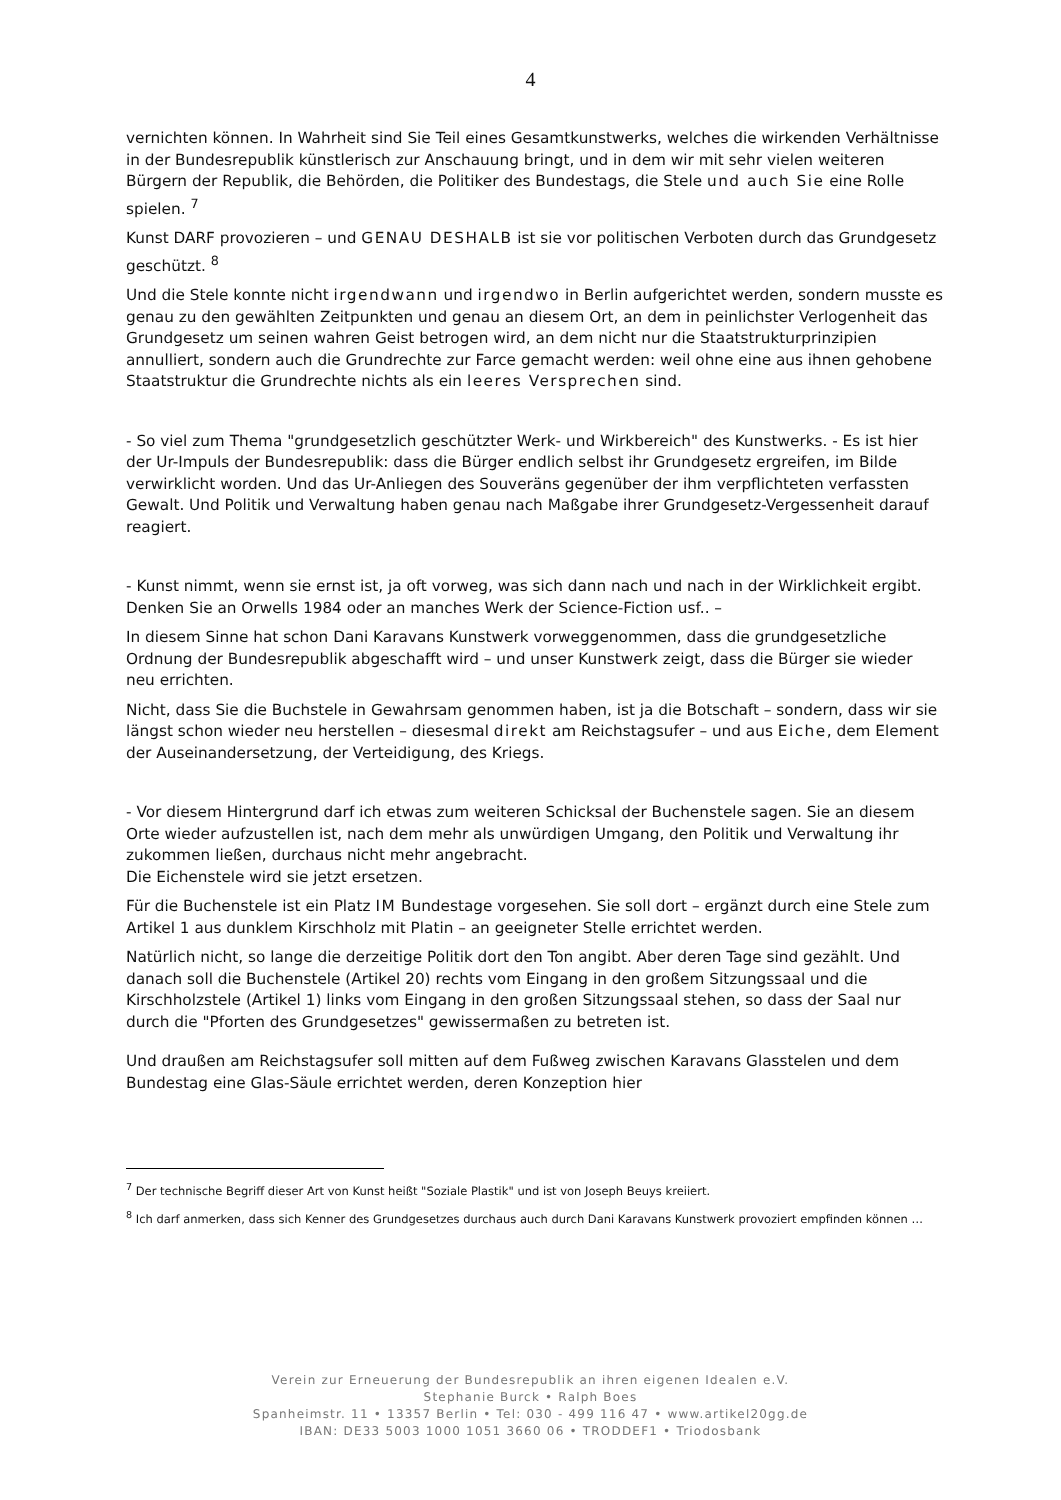4
vernichten können. In Wahrheit sind Sie Teil eines Gesamtkunstwerks, welches die wirkenden Verhältnisse in der Bundesrepublik künstlerisch zur Anschauung bringt, und in dem wir mit sehr vielen weiteren Bürgern der Republik, die Behörden, die Politiker des Bundestags, die Stele und auch Sie eine Rolle spielen. <sup>7</sup>
Kunst DARF provozieren – und GENAU DESHALB ist sie vor politischen Verboten durch das Grundgesetz geschützt. <sup>8</sup>
Und die Stele konnte nicht irgendwann und irgendwo in Berlin aufgerichtet werden, sondern musste es genau zu den gewählten Zeitpunkten und genau an diesem Ort, an dem in peinlichster Verlogenheit das Grundgesetz um seinen wahren Geist betrogen wird, an dem nicht nur die Staatstrukturprinzipien annulliert, sondern auch die Grundrechte zur Farce gemacht werden: weil ohne eine aus ihnen gehobene Staatstruktur die Grundrechte nichts als ein leeres Versprechen sind.
- So viel zum Thema "grundgesetzlich geschützter Werk- und Wirkbereich" des Kunstwerks. - Es ist hier der Ur-Impuls der Bundesrepublik: dass die Bürger endlich selbst ihr Grundgesetz ergreifen, im Bilde verwirklicht worden. Und das Ur-Anliegen des Souveräns gegenüber der ihm verpflichteten verfassten Gewalt. Und Politik und Verwaltung haben genau nach Maßgabe ihrer Grundgesetz-Vergessenheit darauf reagiert.
- Kunst nimmt, wenn sie ernst ist, ja oft vorweg, was sich dann nach und nach in der Wirklichkeit ergibt. Denken Sie an Orwells 1984 oder an manches Werk der Science-Fiction usf.. –
In diesem Sinne hat schon Dani Karavans Kunstwerk vorweggenommen, dass die grundgesetzliche Ordnung der Bundesrepublik abgeschafft wird – und unser Kunstwerk zeigt, dass die Bürger sie wieder neu errichten.
Nicht, dass Sie die Buchstele in Gewahrsam genommen haben, ist ja die Botschaft – sondern, dass wir sie längst schon wieder neu herstellen – diesesmal direkt am Reichstagsufer – und aus Eiche, dem Element der Auseinandersetzung, der Verteidigung, des Kriegs.
- Vor diesem Hintergrund darf ich etwas zum weiteren Schicksal der Buchenstele sagen. Sie an diesem Orte wieder aufzustellen ist, nach dem mehr als unwürdigen Umgang, den Politik und Verwaltung ihr zukommen ließen, durchaus nicht mehr angebracht.
Die Eichenstele wird sie jetzt ersetzen.
Für die Buchenstele ist ein Platz IM Bundestage vorgesehen. Sie soll dort – ergänzt durch eine Stele zum Artikel 1 aus dunklem Kirschholz mit Platin – an geeigneter Stelle errichtet werden.
Natürlich nicht, so lange die derzeitige Politik dort den Ton angibt. Aber deren Tage sind gezählt. Und danach soll die Buchenstele (Artikel 20) rechts vom Eingang in den großem Sitzungssaal und die Kirschholzstele (Artikel 1) links vom Eingang in den großen Sitzungssaal stehen, so dass der Saal nur durch die "Pforten des Grundgesetzes" gewissermaßen zu betreten ist.
Und draußen am Reichstagsufer soll mitten auf dem Fußweg zwischen Karavans Glasstelen und dem Bundestag eine Glas-Säule errichtet werden, deren Konzeption hier
<sup>7</sup> Der technische Begriff dieser Art von Kunst heißt "Soziale Plastik" und ist von Joseph Beuys kreiiert.
<sup>8</sup> Ich darf anmerken, dass sich Kenner des Grundgesetzes durchaus auch durch Dani Karavans Kunstwerk provoziert empfinden können …
Verein zur Erneuerung der Bundesrepublik an ihren eigenen Idealen e.V.
Stephanie Burck • Ralph Boes
Spanheimstr. 11 • 13357 Berlin • Tel: 030 - 499 116 47 • www.artikel20gg.de
IBAN: DE33 5003 1000 1051 3660 06 • TRODDEF1 • Triodosbank